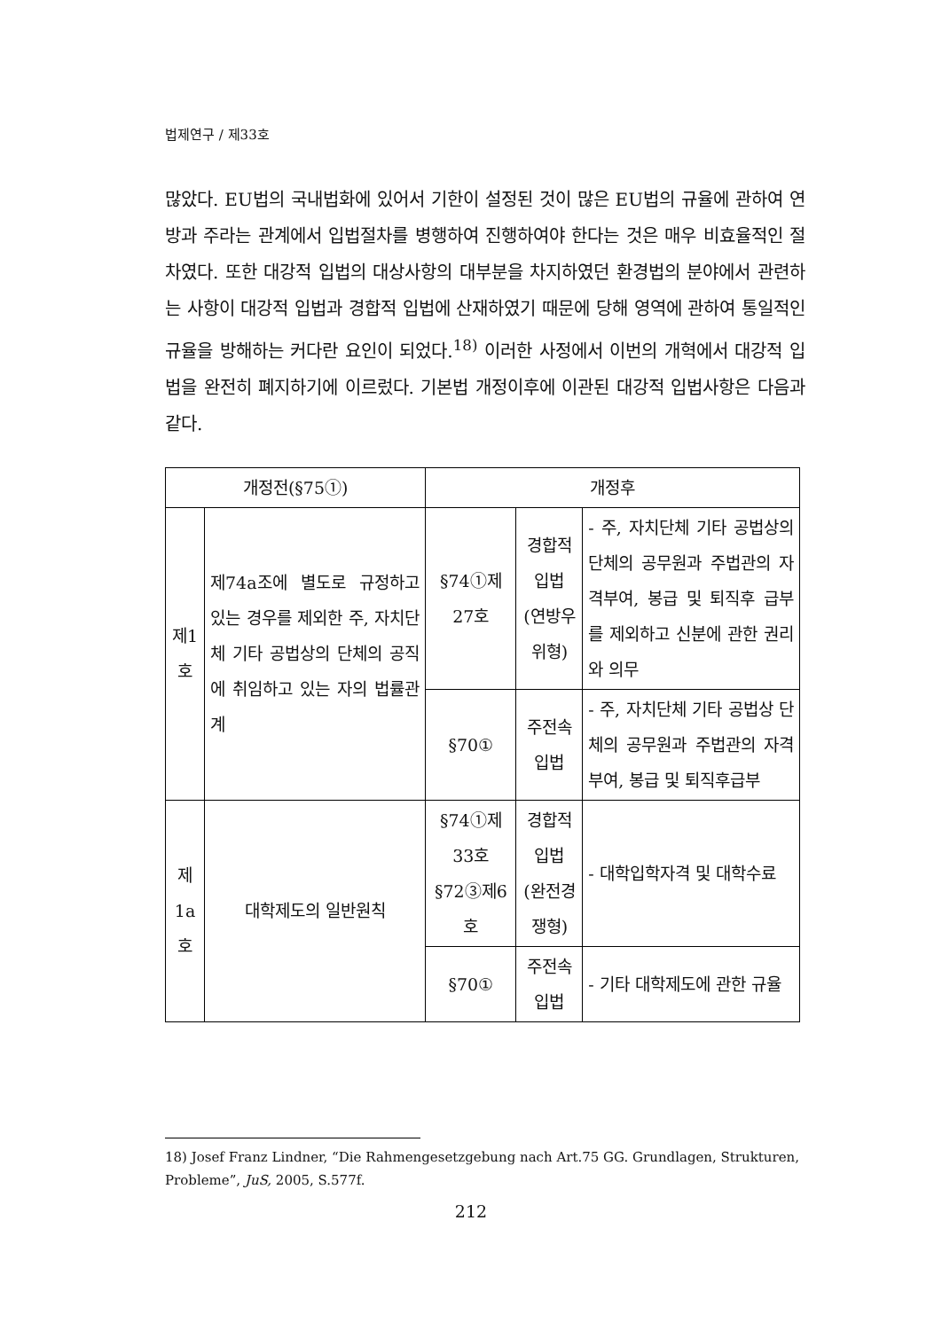법제연구 / 제33호
많았다. EU법의 국내법화에 있어서 기한이 설정된 것이 많은 EU법의 규율에 관하여 연방과 주라는 관계에서 입법절차를 병행하여 진행하여야 한다는 것은 매우 비효율적인 절차였다. 또한 대강적 입법의 대상사항의 대부분을 차지하였던 환경법의 분야에서 관련하는 사항이 대강적 입법과 경합적 입법에 산재하였기 때문에 당해 영역에 관하여 통일적인 규율을 방해하는 커다란 요인이 되었다.<sup>18)</sup> 이러한 사정에서 이번의 개혁에서 대강적 입법을 완전히 폐지하기에 이르렀다. 기본법 개정이후에 이관된 대강적 입법사항은 다음과 같다.
| 개정전(§75①) | | 개정후 | | |
| --- | --- | --- | --- | --- |
| 제1호 | 제74a조에 별도로 규정하고 있는 경우를 제외한 주, 자치단체 기타 공법상의 단체의 공직에 취임하고 있는 자의 법률관계 | §74①제27호 | 경합적입법 (연방우위형) | - 주, 자치단체 기타 공법상의 단체의 공무원과 주법관의 자격부여, 봉급 및 퇴직후 급부를 제외하고 신분에 관한 권리와 의무 |
| | | §70① | 주전속입법 | - 주, 자치단체 기타 공법상 단체의 공무원과 주법관의 자격부여, 봉급 및 퇴직후급부 |
| 제1a호 | 대학제도의 일반원칙 | §74①제33호 §72③제6호 | 경합적입법 (완전경쟁형) | - 대학입학자격 및 대학수료 |
| | | §70① | 주전속입법 | - 기타 대학제도에 관한 규율 |
18) Josef Franz Lindner, “Die Rahmengesetzgebung nach Art.75 GG. Grundlagen, Strukturen, Probleme”, JuS, 2005, S.577f.
212